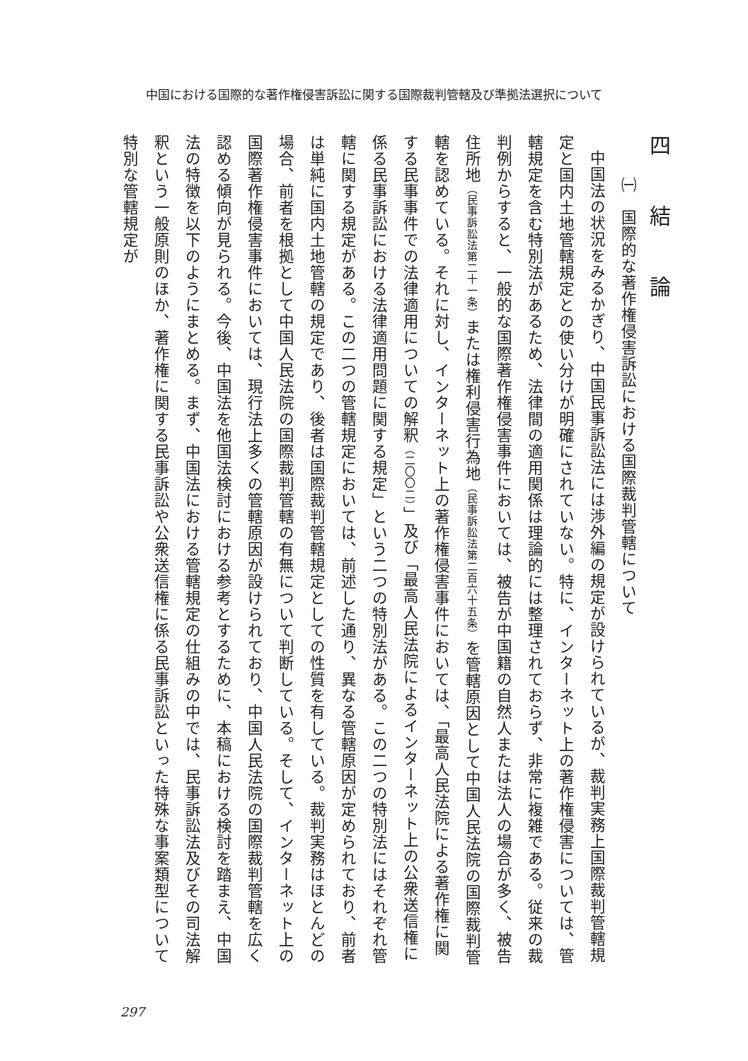中国における国際的な著作権侵害訴訟に関する国際裁判管轄及び準拠法選択について
四　結　論
㈠　国際的な著作権侵害訴訟における国際裁判管轄について
中国法の状況をみるかぎり、中国民事訴訟法には渉外編の規定が設けられているが、裁判実務上国際裁判管轄規定と国内土地管轄規定との使い分けが明確にされていない。特に、インターネット上の著作権侵害については、管轄規定を含む特別法があるため、法律間の適用関係は理論的には整理されておらず、非常に複雑である。従来の裁判例からすると、一般的な国際著作権侵害事件においては、被告が中国籍の自然人または法人の場合が多く、被告住所地（民事訴訟法第二十一条）または権利侵害行為地（民事訴訟法第二百六十五条）を管轄原因として中国人民法院の国際裁判管轄を認めている。それに対し、インターネット上の著作権侵害事件においては、「最高人民法院による著作権に関する民事事件での法律適用についての解釈（二〇〇二）」及び「最高人民法院によるインターネット上の公衆送信権に係る民事訴訟における法律適用問題に関する規定」という二つの特別法がある。この二つの特別法にはそれぞれ管轄に関する規定がある。この二つの管轄規定においては、前述した通り、異なる管轄原因が定められており、前者は単純に国内土地管轄の規定であり、後者は国際裁判管轄規定としての性質を有している。裁判実務はほとんどの場合、前者を根拠として中国人民法院の国際裁判管轄の有無について判断している。そして、インターネット上の国際著作権侵害事件においては、現行法上多くの管轄原因が設けられており、中国人民法院の国際裁判管轄を広く認める傾向が見られる。今後、中国法を他国法検討における参考とするために、本稿における検討を踏まえ、中国法の特徴を以下のようにまとめる。まず、中国法における管轄規定の仕組みの中では、民事訴訟法及びその司法解釈という一般原則のほか、著作権に関する民事訴訟や公衆送信権に係る民事訴訟といった特殊な事案類型について特別な管轄規定が
297